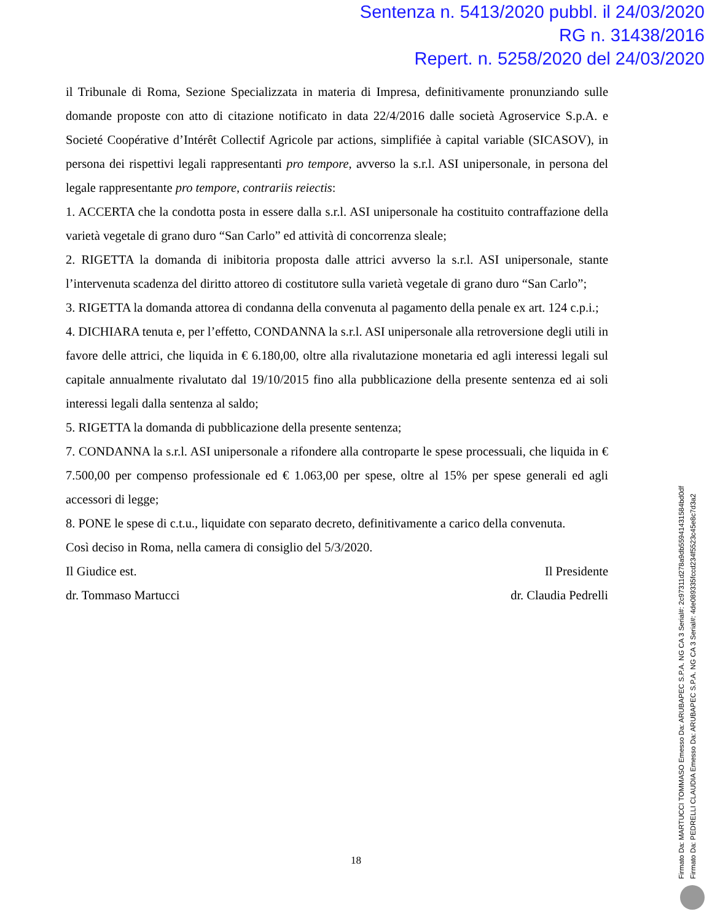Sentenza n. 5413/2020 pubbl. il 24/03/2020
RG n. 31438/2016
Repert. n. 5258/2020 del 24/03/2020
il Tribunale di Roma, Sezione Specializzata in materia di Impresa, definitivamente pronunziando sulle domande proposte con atto di citazione notificato in data 22/4/2016 dalle società Agroservice S.p.A. e Societé Coopérative d’Intérêt Collectif Agricole par actions, simplifiée à capital variable (SICASOV), in persona dei rispettivi legali rappresentanti pro tempore, avverso la s.r.l. ASI unipersonale, in persona del legale rappresentante pro tempore, contrariis reiectis:
1. ACCERTA che la condotta posta in essere dalla s.r.l. ASI unipersonale ha costituito contraffazione della varietà vegetale di grano duro “San Carlo” ed attività di concorrenza sleale;
2. RIGETTA la domanda di inibitoria proposta dalle attrici avverso la s.r.l. ASI unipersonale, stante l’intervenuta scadenza del diritto attoreo di costitutore sulla varietà vegetale di grano duro “San Carlo”;
3. RIGETTA la domanda attorea di condanna della convenuta al pagamento della penale ex art. 124 c.p.i.;
4. DICHIARA tenuta e, per l’effetto, CONDANNA la s.r.l. ASI unipersonale alla retroversione degli utili in favore delle attrici, che liquida in € 6.180,00, oltre alla rivalutazione monetaria ed agli interessi legali sul capitale annualmente rivalutato dal 19/10/2015 fino alla pubblicazione della presente sentenza ed ai soli interessi legali dalla sentenza al saldo;
5. RIGETTA la domanda di pubblicazione della presente sentenza;
7. CONDANNA la s.r.l. ASI unipersonale a rifondere alla controparte le spese processuali, che liquida in € 7.500,00 per compenso professionale ed € 1.063,00 per spese, oltre al 15% per spese generali ed agli accessori di legge;
8. PONE le spese di c.t.u., liquidate con separato decreto, definitivamente a carico della convenuta.
Così deciso in Roma, nella camera di consiglio del 5/3/2020.
Il Giudice est. Il Presidente
dr. Tommaso Martucci dr. Claudia Pedrelli
18
Firmato Da: MARTUCCI TOMMASO Emesso Da: ARUBAPEC S.P.A. NG CA 3 Serial#: 2c97311d278a9db55941431584bd0df
Firmato Da: PEDRELLI CLAUDIA Emesso Da: ARUBAPEC S.P.A. NG CA 3 Serial#: 4de089335fccd234f5523c45e8c7d3a2